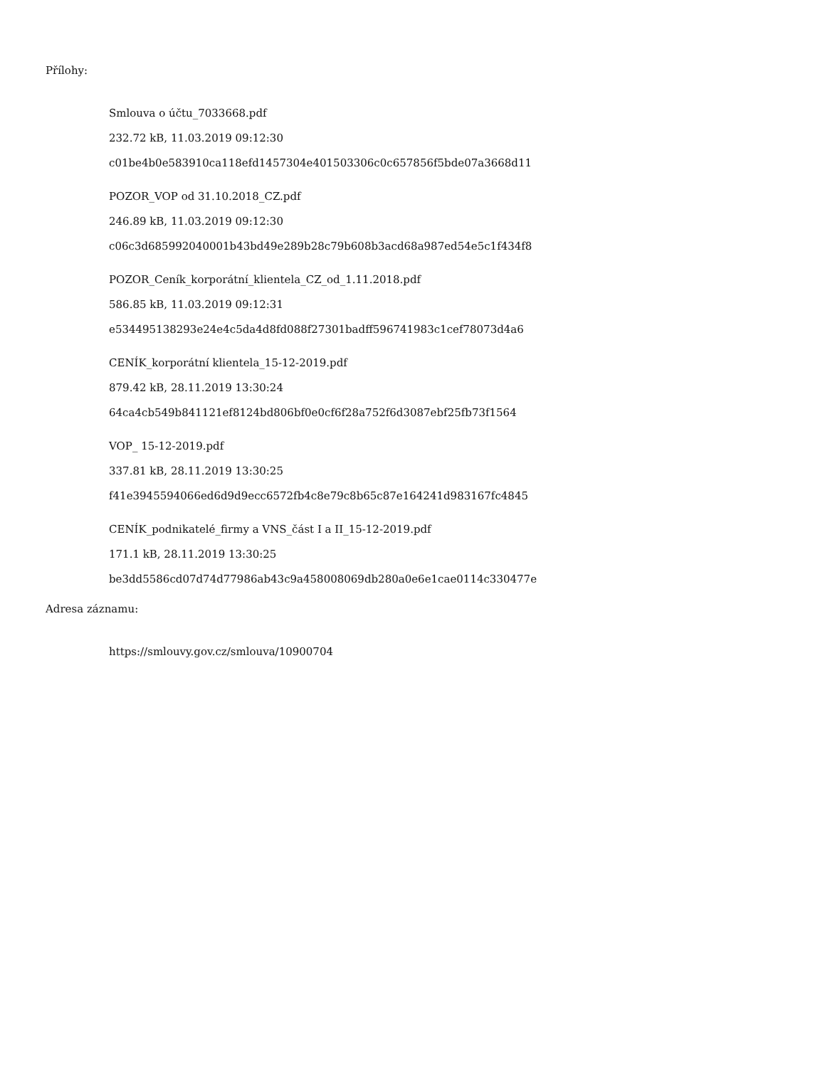Přílohy:
Smlouva o účtu_7033668.pdf
232.72 kB, 11.03.2019 09:12:30
c01be4b0e583910ca118efd1457304e401503306c0c657856f5bde07a3668d11
POZOR_VOP od 31.10.2018_CZ.pdf
246.89 kB, 11.03.2019 09:12:30
c06c3d685992040001b43bd49e289b28c79b608b3acd68a987ed54e5c1f434f8
POZOR_Ceník_korporátní_klientela_CZ_od_1.11.2018.pdf
586.85 kB, 11.03.2019 09:12:31
e534495138293e24e4c5da4d8fd088f27301badff596741983c1cef78073d4a6
CENÍK_korporátní klientela_15-12-2019.pdf
879.42 kB, 28.11.2019 13:30:24
64ca4cb549b841121ef8124bd806bf0e0cf6f28a752f6d3087ebf25fb73f1564
VOP_ 15-12-2019.pdf
337.81 kB, 28.11.2019 13:30:25
f41e3945594066ed6d9d9ecc6572fb4c8e79c8b65c87e164241d983167fc4845
CENÍK_podnikatelé_firmy a VNS_část I a II_15-12-2019.pdf
171.1 kB, 28.11.2019 13:30:25
be3dd5586cd07d74d77986ab43c9a458008069db280a0e6e1cae0114c330477e
Adresa záznamu:
https://smlouvy.gov.cz/smlouva/10900704